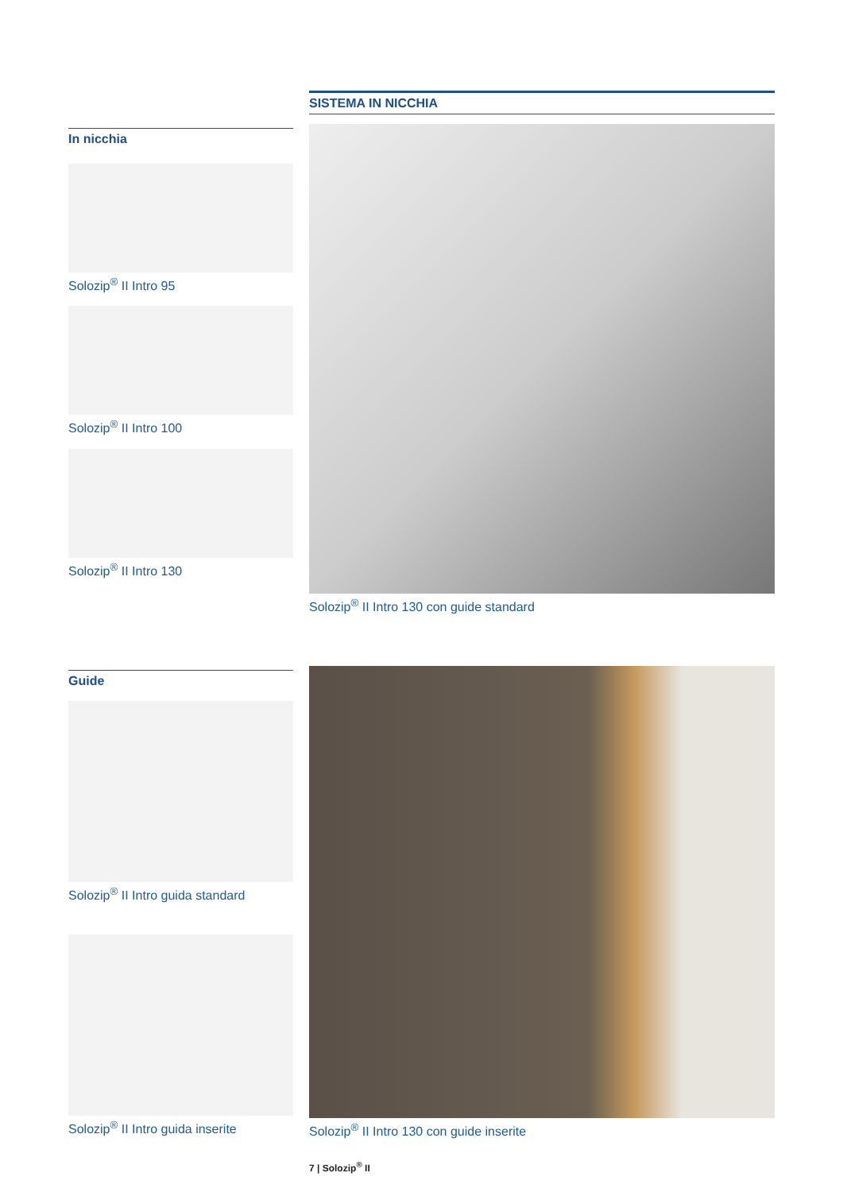SISTEMA IN NICCHIA
In nicchia
Solozip<sup>®</sup> II Intro 95
Solozip<sup>®</sup> II Intro 100
Solozip<sup>®</sup> II Intro 130
Solozip<sup>®</sup> II Intro 130 con guide standard
Guide
Solozip<sup>®</sup> II Intro guida standard
Solozip<sup>®</sup> II Intro guida inserite
Solozip<sup>®</sup> II Intro 130 con guide inserite
7 | Solozip<sup>®</sup> II